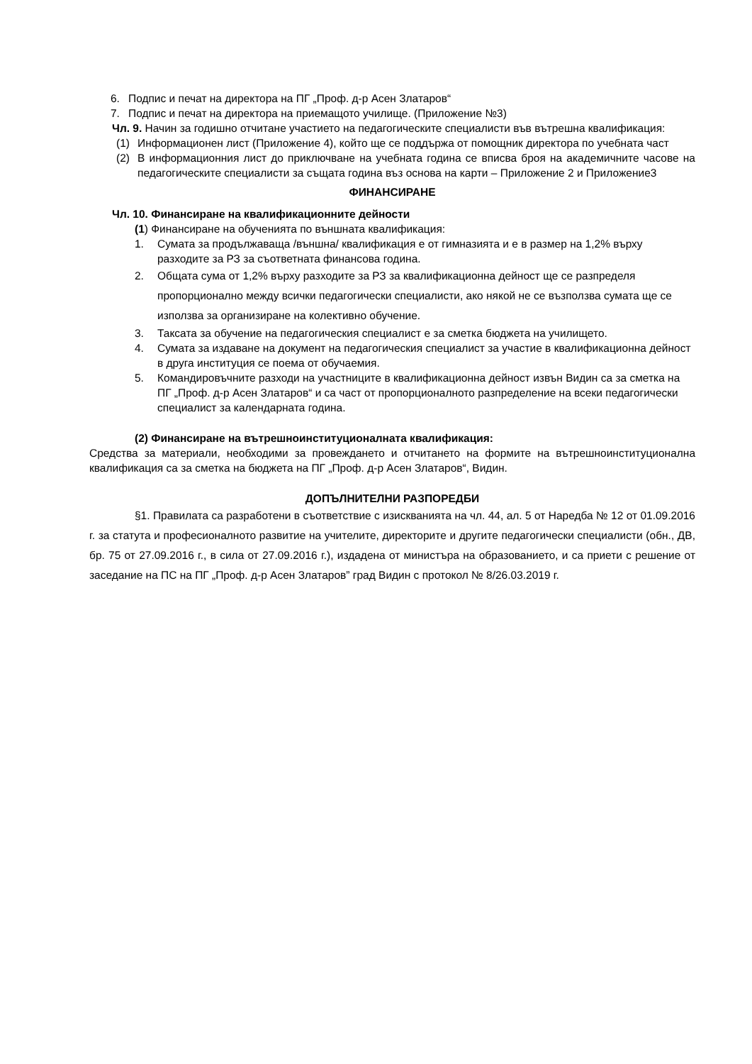6. Подпис и печат на директора на ПГ „Проф. д-р Асен Златаров“
7. Подпис и печат на директора на приемащото училище. (Приложение №3)
Чл. 9. Начин за годишно отчитане участието на педагогическите специалисти във вътрешна квалификация:
(1) Информационен лист (Приложение 4), който ще се поддържа от помощник директора по учебната част
(2) В информационния лист до приключване на учебната година се вписва броя на академичните часове на педагогическите специалисти за същата година въз основа на карти – Приложение 2 и Приложение3
ФИНАНСИРАНЕ
Чл. 10. Финансиране на квалификационните дейности
(1) Финансиране на обученията по външната квалификация:
1. Сумата за продължаваща /външна/ квалификация е от гимназията и е в размер на 1,2% върху разходите за РЗ за съответната финансова година.
2. Общата сума от 1,2% върху разходите за РЗ за квалификационна дейност ще се разпределя пропорционално между всички педагогически специалисти, ако някой не се възползва сумата ще се използва за организиране на колективно обучение.
3. Таксата за обучение на педагогическия специалист е за сметка бюджета на училището.
4. Сумата за издаване на документ на педагогическия специалист за участие в квалификационна дейност в друга институция се поема от обучаемия.
5. Командировъчните разходи на участниците в квалификационна дейност извън Видин са за сметка на ПГ „Проф. д-р Асен Златаров“ и са част от пропорционалното разпределение на всеки педагогически специалист за календарната година.
(2) Финансиране на вътрешноинституционалната квалификация:
Средства за материали, необходими за провеждането и отчитането на формите на вътрешноинституционална квалификация са за сметка на бюджета на ПГ „Проф. д-р Асен Златаров“, Видин.
ДОПЪЛНИТЕЛНИ РАЗПОРЕДБИ
§1. Правилата са разработени в съответствие с изискванията на чл. 44, ал. 5 от Наредба № 12 от 01.09.2016 г. за статута и професионалното развитие на учителите, директорите и другите педагогически специалисти (обн., ДВ, бр. 75 от 27.09.2016 г., в сила от 27.09.2016 г.), издадена от министъра на образованието, и са приети с решение от заседание на ПС на ПГ „Проф. д-р Асен Златаров” град Видин с протокол № 8/26.03.2019 г.